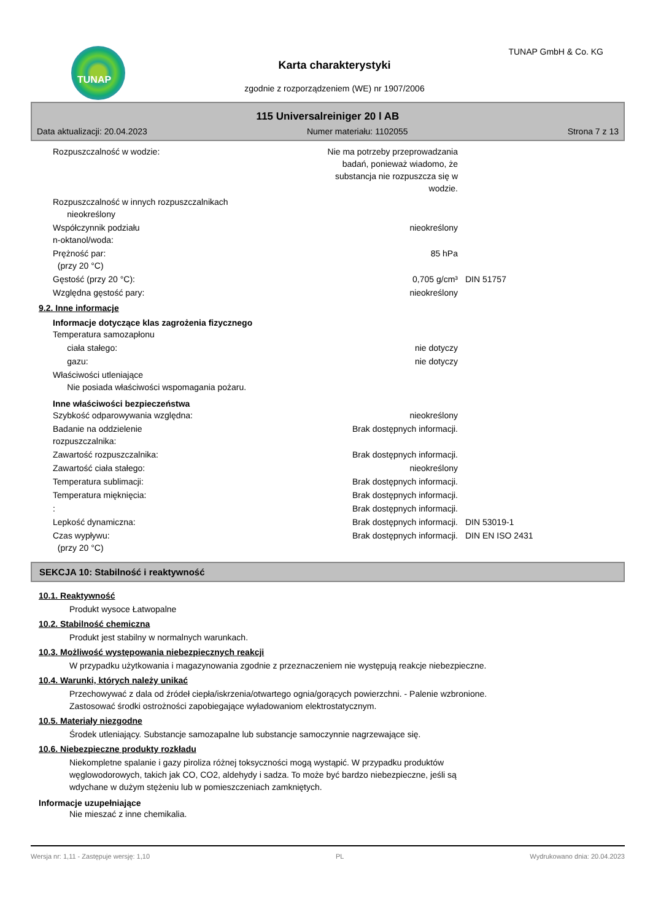TUNAP TUNAP GmbH & Co. KG
Karta charakterystyki
zgodnie z rozporządzeniem (WE) nr 1907/2006
115 Universalreiniger 20 l AB
Data aktualizacji: 20.04.2023 Numer materiału: 1102055 Strona 7 z 13
| Rozpuszczalność w wodzie: | Nie ma potrzeby przeprowadzania badań, ponieważ wiadomo, że substancja nie rozpuszcza się w wodzie. | |
| Rozpuszczalność w innych rozpuszczalnikach nieokreślony | | |
| Współczynnik podziału n-oktanol/woda: | nieokreślony | |
| Prężność par: (przy 20 °C) | 85 hPa | |
| Gęstość (przy 20 °C): | 0,705 g/cm³ | DIN 51757 |
| Względna gęstość pary: | nieokreślony | |
9.2. Inne informacje
Informacje dotyczące klas zagrożenia fizycznego
| Temperatura samozapłonu | | |
| ciała stałego: | nie dotyczy | |
| gazu: | nie dotyczy | |
| Właściwości utleniające Nie posiada właściwości wspomagania pożaru. | | |
Inne właściwości bezpieczeństwa
| Szybkość odparowywania względna: | nieokreślony | |
| Badanie na oddzielenie rozpuszczalnika: | Brak dostępnych informacji. | |
| Zawartość rozpuszczalnika: | Brak dostępnych informacji. | |
| Zawartość ciała stałego: | nieokreślony | |
| Temperatura sublimacji: | Brak dostępnych informacji. | |
| Temperatura mięknięcia: | Brak dostępnych informacji. | |
| : | Brak dostępnych informacji. | |
| Lepkość dynamiczna: | Brak dostępnych informacji. | DIN 53019-1 |
| Czas wypływu: (przy 20 °C) | Brak dostępnych informacji. | DIN EN ISO 2431 |
SEKCJA 10: Stabilność i reaktywność
10.1. Reaktywność
Produkt wysoce Łatwopalne
10.2. Stabilność chemiczna
Produkt jest stabilny w normalnych warunkach.
10.3. Możliwość występowania niebezpiecznych reakcji
W przypadku użytkowania i magazynowania zgodnie z przeznaczeniem nie występują reakcje niebezpieczne.
10.4. Warunki, których należy unikać
Przechowywać z dala od źródeł ciepła/iskrzenia/otwartego ognia/gorących powierzchni. - Palenie wzbronione.
Zastosować środki ostrożności zapobiegające wyładowaniom elektrostatycznym.
10.5. Materiały niezgodne
Środek utleniający. Substancje samozapalne lub substancje samoczynnie nagrzewające się.
10.6. Niebezpieczne produkty rozkładu
Niekompletne spalanie i gazy piroliza różnej toksyczności mogą wystąpić. W przypadku produktów
węglowodorowych, takich jak CO, CO2, aldehydy i sadza. To może być bardzo niebezpieczne, jeśli są
wdychane w dużym stężeniu lub w pomieszczeniach zamkniętych.
Informacje uzupełniające
Nie mieszać z inne chemikalia.
Wersja nr: 1,11 - Zastępuje wersję: 1,10 PL Wydrukowano dnia: 20.04.2023